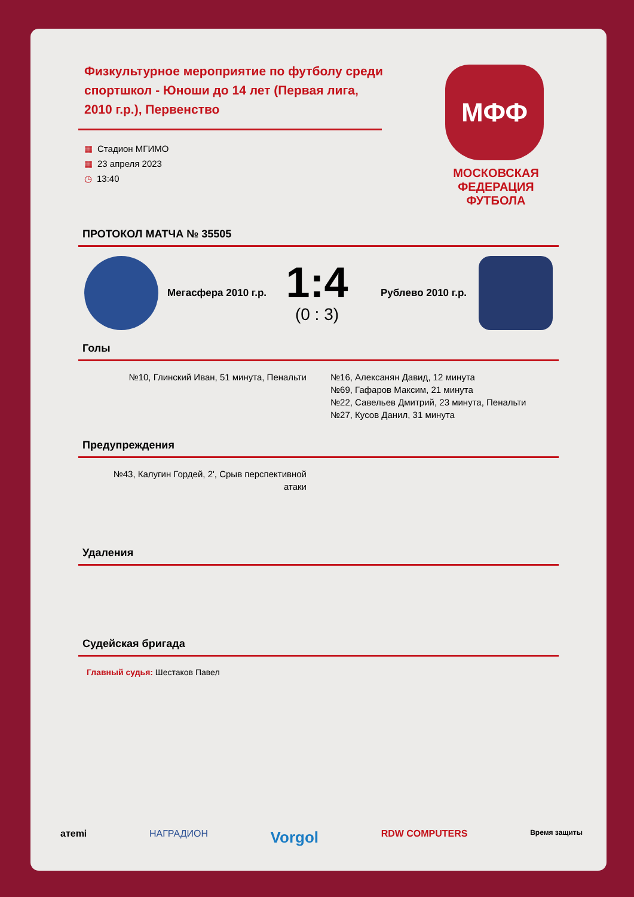Физкультурное мероприятие по футболу среди спортшкол - Юноши до 14 лет (Первая лига, 2010 г.р.), Первенство
▦ Стадион МГИМО
▦ 23 апреля 2023
◷ 13:40
МФФ
МОСКОВСКАЯ ФЕДЕРАЦИЯ ФУТБОЛА
ПРОТОКОЛ МАТЧА № 35505
Мегасфера 2010 г.р.
1:4
(0 : 3)
Рублево 2010 г.р.
Голы
№10, Глинский Иван, 51 минута, Пенальти
№16, Алексанян Давид, 12 минута
№69, Гафаров Максим, 21 минута
№22, Савельев Дмитрий, 23 минута, Пенальти
№27, Кусов Данил, 31 минута
Предупреждения
№43, Калугин Гордей, 2', Срыв перспективной атаки
Удаления
Судейская бригада
Главный судья: Шестаков Павел
aтemi НАГРАДИОН Vorgol RDW COMPUTERS Время защиты